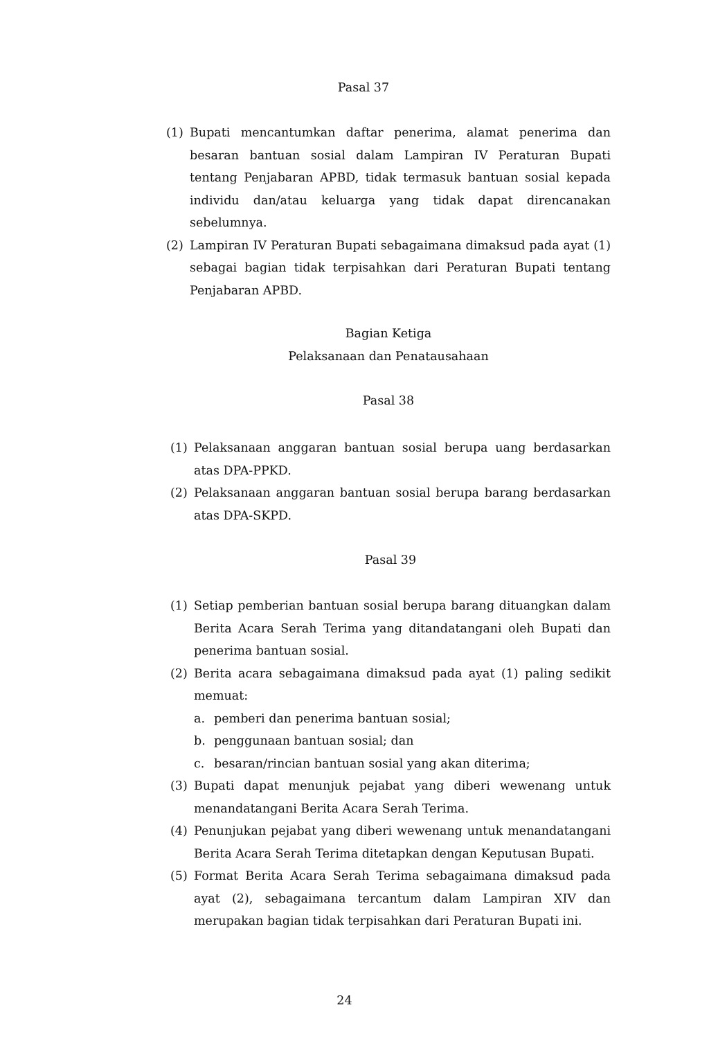Pasal 37
(1) Bupati mencantumkan daftar penerima, alamat penerima dan besaran bantuan sosial dalam Lampiran IV Peraturan Bupati tentang Penjabaran APBD, tidak termasuk bantuan sosial kepada individu dan/atau keluarga yang tidak dapat direncanakan sebelumnya.
(2) Lampiran IV Peraturan Bupati sebagaimana dimaksud pada ayat (1) sebagai bagian tidak terpisahkan dari Peraturan Bupati tentang Penjabaran APBD.
Bagian Ketiga
Pelaksanaan dan Penatausahaan
Pasal 38
(1) Pelaksanaan anggaran bantuan sosial berupa uang berdasarkan atas DPA-PPKD.
(2) Pelaksanaan anggaran bantuan sosial berupa barang berdasarkan atas DPA-SKPD.
Pasal 39
(1) Setiap pemberian bantuan sosial berupa barang dituangkan dalam Berita Acara Serah Terima yang ditandatangani oleh Bupati dan penerima bantuan sosial.
(2) Berita acara sebagaimana dimaksud pada ayat (1) paling sedikit memuat:
a. pemberi dan penerima bantuan sosial;
b. penggunaan bantuan sosial; dan
c. besaran/rincian bantuan sosial yang akan diterima;
(3) Bupati dapat menunjuk pejabat yang diberi wewenang untuk menandatangani Berita Acara Serah Terima.
(4) Penunjukan pejabat yang diberi wewenang untuk menandatangani Berita Acara Serah Terima ditetapkan dengan Keputusan Bupati.
(5) Format Berita Acara Serah Terima sebagaimana dimaksud pada ayat (2), sebagaimana tercantum dalam Lampiran XIV dan merupakan bagian tidak terpisahkan dari Peraturan Bupati ini.
24